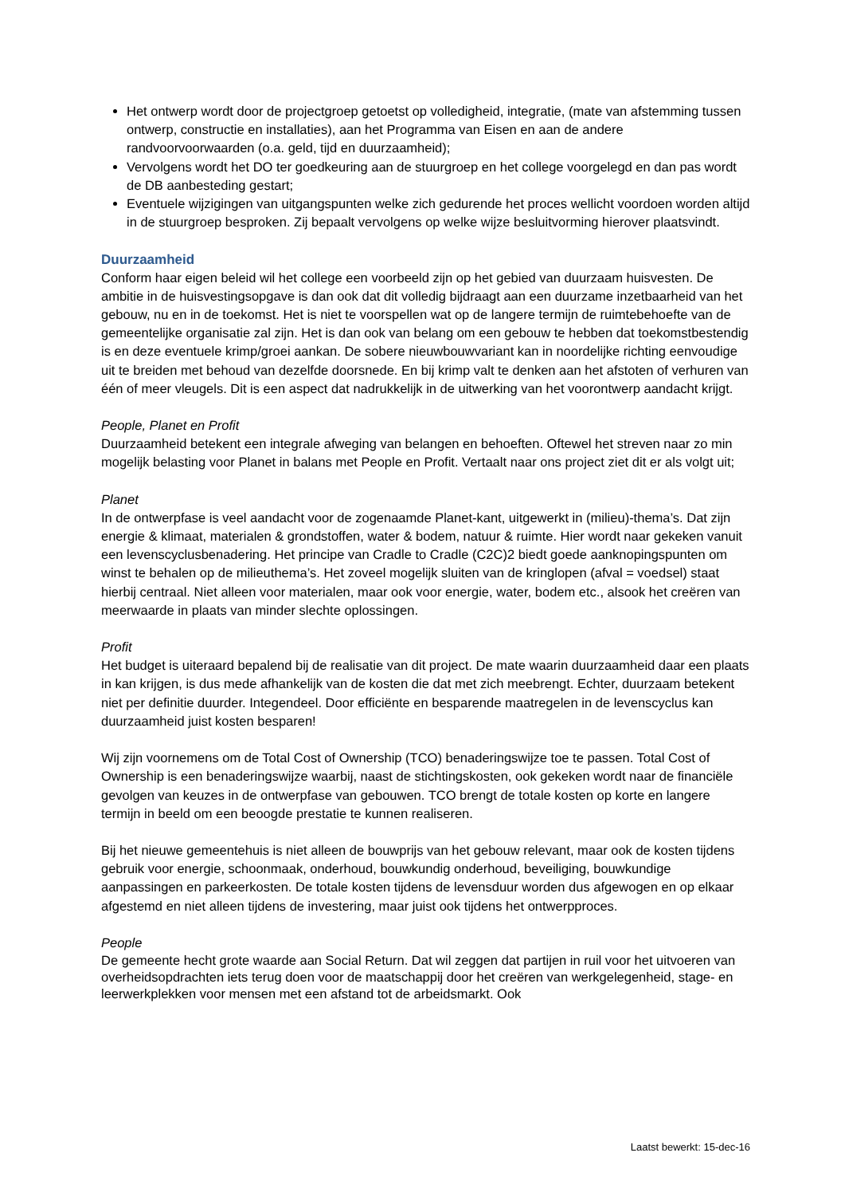Het ontwerp wordt door de projectgroep getoetst op volledigheid, integratie, (mate van afstemming tussen ontwerp, constructie en installaties), aan het Programma van Eisen en aan de andere randvoorvoorwaarden (o.a. geld, tijd en duurzaamheid);
Vervolgens wordt het DO ter goedkeuring aan de stuurgroep en het college voorgelegd en dan pas wordt de DB aanbesteding gestart;
Eventuele wijzigingen van uitgangspunten welke zich gedurende het proces wellicht voordoen worden altijd in de stuurgroep besproken. Zij bepaalt vervolgens op welke wijze besluitvorming hierover plaatsvindt.
Duurzaamheid
Conform haar eigen beleid wil het college een voorbeeld zijn op het gebied van duurzaam huisvesten. De ambitie in de huisvestingsopgave is dan ook dat dit volledig bijdraagt aan een duurzame inzetbaarheid van het gebouw, nu en in de toekomst. Het is niet te voorspellen wat op de langere termijn de ruimtebehoefte van de gemeentelijke organisatie zal zijn. Het is dan ook van belang om een gebouw te hebben dat toekomstbestendig is en deze eventuele krimp/groei aankan. De sobere nieuwbouwvariant kan in noordelijke richting eenvoudige uit te breiden met behoud van dezelfde doorsnede. En bij krimp valt te denken aan het afstoten of verhuren van één of meer vleugels. Dit is een aspect dat nadrukkelijk in de uitwerking van het voorontwerp aandacht krijgt.
People, Planet en Profit
Duurzaamheid betekent een integrale afweging van belangen en behoeften. Oftewel het streven naar zo min mogelijk belasting voor Planet in balans met People en Profit. Vertaalt naar ons project ziet dit er als volgt uit;
Planet
In de ontwerpfase is veel aandacht voor de zogenaamde Planet-kant, uitgewerkt in (milieu)-thema’s. Dat zijn energie & klimaat, materialen & grondstoffen, water & bodem, natuur & ruimte. Hier wordt naar gekeken vanuit een levenscyclusbenadering. Het principe van Cradle to Cradle (C2C)2 biedt goede aanknopingspunten om winst te behalen op de milieuthema’s. Het zoveel mogelijk sluiten van de kringlopen (afval = voedsel) staat hierbij centraal. Niet alleen voor materialen, maar ook voor energie, water, bodem etc., alsook het creëren van meerwaarde in plaats van minder slechte oplossingen.
Profit
Het budget is uiteraard bepalend bij de realisatie van dit project. De mate waarin duurzaamheid daar een plaats in kan krijgen, is dus mede afhankelijk van de kosten die dat met zich meebrengt. Echter, duurzaam betekent niet per definitie duurder. Integendeel. Door efficiënte en besparende maatregelen in de levenscyclus kan duurzaamheid juist kosten besparen!
Wij zijn voornemens om de Total Cost of Ownership (TCO) benaderingswijze toe te passen. Total Cost of Ownership is een benaderingswijze waarbij, naast de stichtingskosten, ook gekeken wordt naar de financiële gevolgen van keuzes in de ontwerpfase van gebouwen. TCO brengt de totale kosten op korte en langere termijn in beeld om een beoogde prestatie te kunnen realiseren.
Bij het nieuwe gemeentehuis is niet alleen de bouwprijs van het gebouw relevant, maar ook de kosten tijdens gebruik voor energie, schoonmaak, onderhoud, bouwkundig onderhoud, beveiliging, bouwkundige aanpassingen en parkeerkosten. De totale kosten tijdens de levensduur worden dus afgewogen en op elkaar afgestemd en niet alleen tijdens de investering, maar juist ook tijdens het ontwerpproces.
People
De gemeente hecht grote waarde aan Social Return. Dat wil zeggen dat partijen in ruil voor het uitvoeren van overheidsopdrachten iets terug doen voor de maatschappij door het creëren van werkgelegenheid, stage- en leerwerkplekken voor mensen met een afstand tot de arbeidsmarkt. Ook
Laatst bewerkt: 15-dec-16